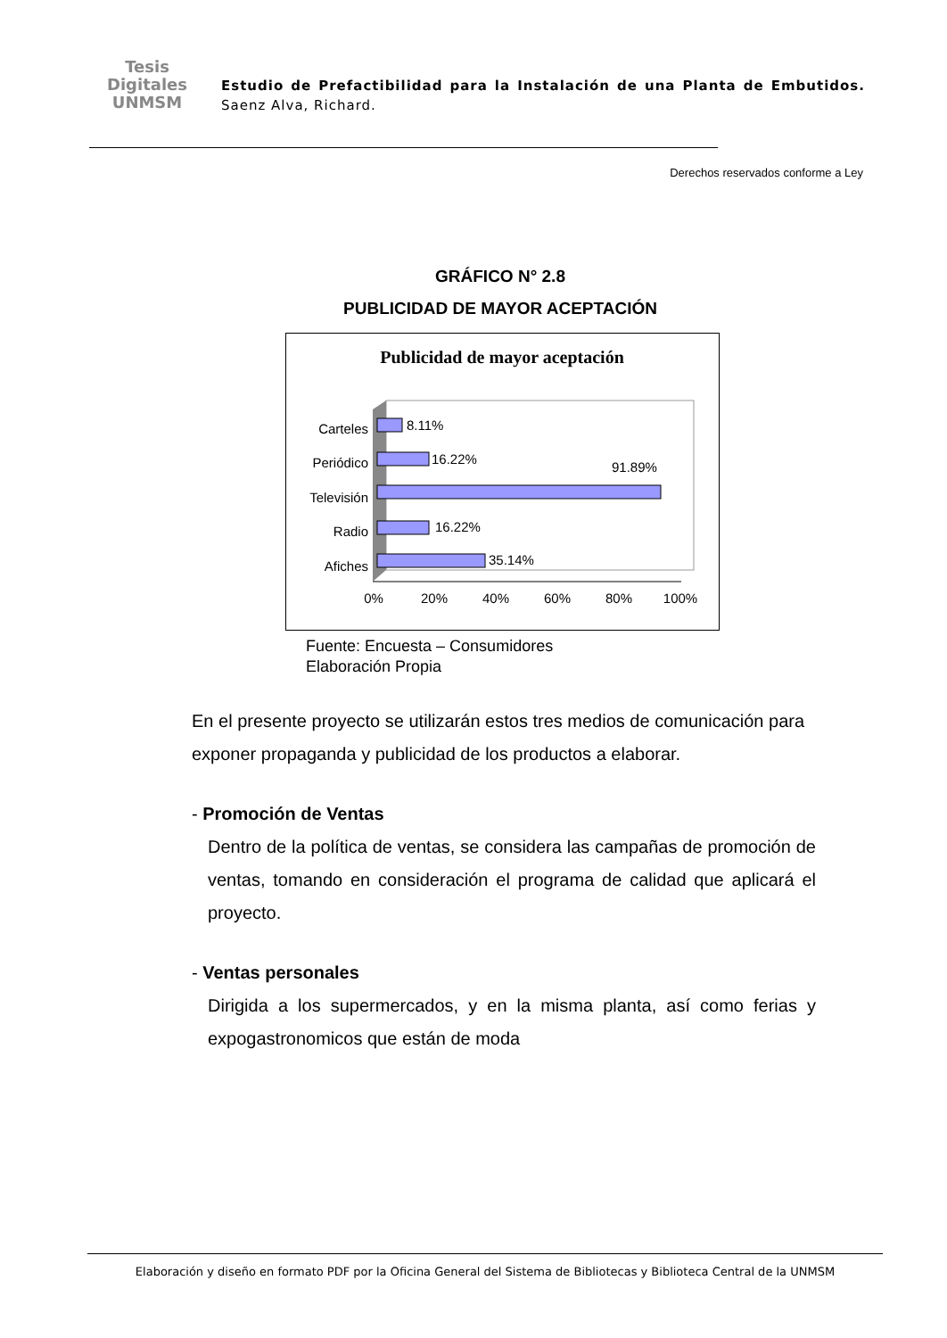Tesis
Digitales
UNMSM
Estudio de Prefactibilidad para la Instalación de una Planta de Embutidos. Saenz Alva, Richard.
Derechos reservados conforme a Ley
GRÁFICO N° 2.8
PUBLICIDAD DE MAYOR ACEPTACIÓN
Publicidad de mayor aceptación
8.11%
16.22%
91.89%
16.22%
35.14%
Carteles
Periódico
Televisión
Radio
Afiches
0%
20%
40%
60%
80%
100%
Fuente: Encuesta – Consumidores
Elaboración Propia
En el presente proyecto se utilizarán estos tres medios de comunicación para exponer propaganda y publicidad de los productos a elaborar.
- Promoción de Ventas
Dentro de la política de ventas, se considera las campañas de promoción de ventas, tomando en consideración el programa de calidad que aplicará el proyecto.
- Ventas personales
Dirigida a los supermercados, y en la misma planta, así como ferias y expogastronomicos que están de moda
Elaboración y diseño en formato PDF por la Oficina General del Sistema de Bibliotecas y Biblioteca Central de la UNMSM